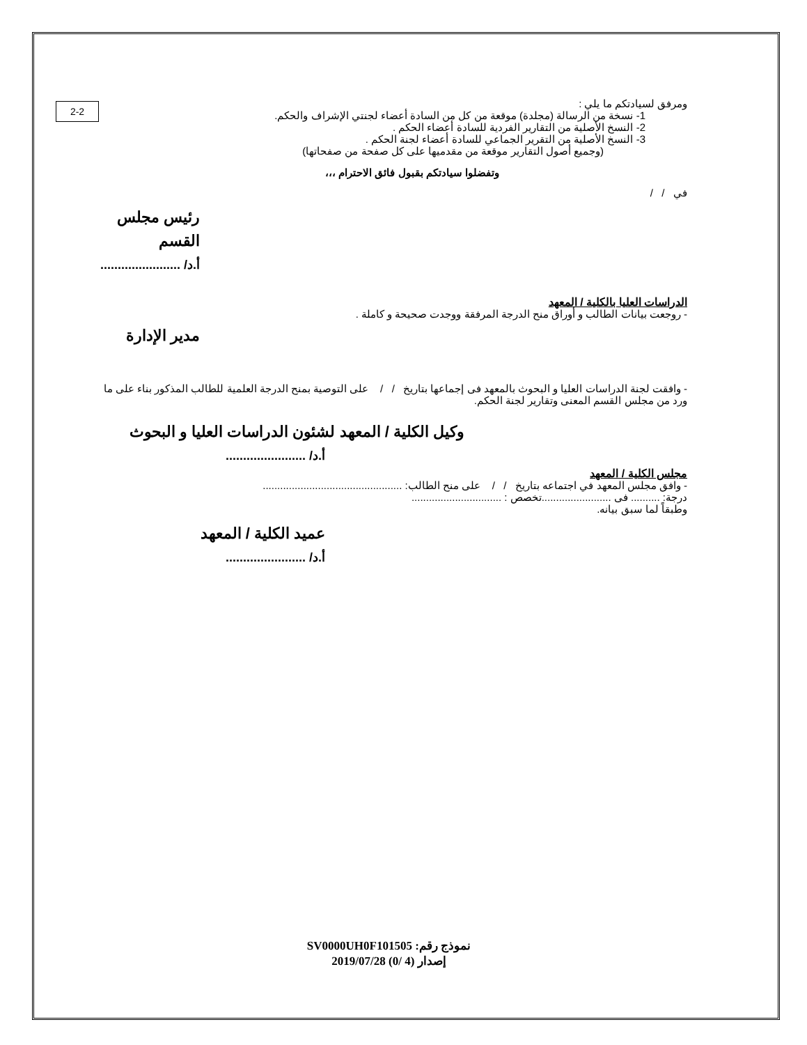2-2
ومرفق لسيادتكم ما يلي :
1- نسخة من الرسالة (مجلدة) موقعة من كل من السادة أعضاء لجنتي الإشراف والحكم.
2- النسخ الأصلية من التقارير الفردية للسادة أعضاء الحكم .
3- النسخ الأصلية من التقرير الجماعي للسادة أعضاء لجنة الحكم .
(وجميع أصول التقارير موقعة من مقدميها على كل صفحة من صفحاتها)
وتفضلوا سيادتكم بقبول فائق الاحترام ،،،
في / /
رئيس مجلس القسم
أ.د/ .......................
الدراسات العليا بالكلية / المعهد
- روجعت بيانات الطالب و أوراق منح الدرجة المرفقة ووجدت صحيحة و كاملة .
مدير الإدارة
- وافقت لجنة الدراسات العليا و البحوث بالمعهد فى إجماعها بتاريخ / / على التوصية بمنح الدرجة العلمية للطالب المذكور بناء على ما ورد من مجلس القسم المعنى وتقارير لجنة الحكم.
وكيل الكلية / المعهد لشئون الدراسات العليا و البحوث
أ.د/ .......................
مجلس الكلية / المعهد
- وافق مجلس المعهد في اجتماعه بتاريخ / / على منح الطالب: ................................................
درجة: .......... فى ........................تخصص : ...............................
وطبقاً لما سبق بيانه.
عميد الكلية / المعهد
أ.د/ .......................
نموذج رقم: SV0000UH0F101505
إصدار (4 /0) 2019/07/28